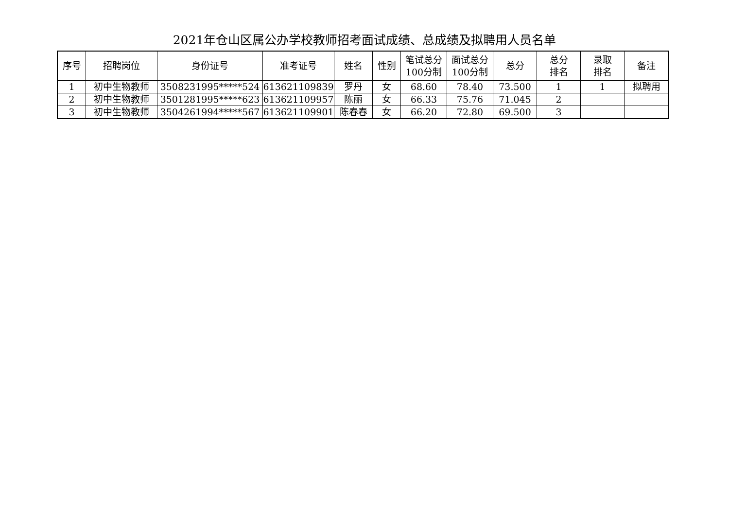2021年仓山区属公办学校教师招考面试成绩、总成绩及拟聘用人员名单
| 序号 | 招聘岗位 | 身份证号 | 准考证号 | 姓名 | 性别 | 笔试总分 100分制 | 面试总分 100分制 | 总分 | 总分 排名 | 录取 排名 | 备注 |
| --- | --- | --- | --- | --- | --- | --- | --- | --- | --- | --- | --- |
| 1 | 初中生物教师 | 3508231995*****524 | 613621109839 | 罗丹 | 女 | 68.60 | 78.40 | 73.500 | 1 | 1 | 拟聘用 |
| 2 | 初中生物教师 | 3501281995*****623 | 613621109957 | 陈丽 | 女 | 66.33 | 75.76 | 71.045 | 2 | | |
| 3 | 初中生物教师 | 3504261994*****567 | 613621109901 | 陈春春 | 女 | 66.20 | 72.80 | 69.500 | 3 | | |